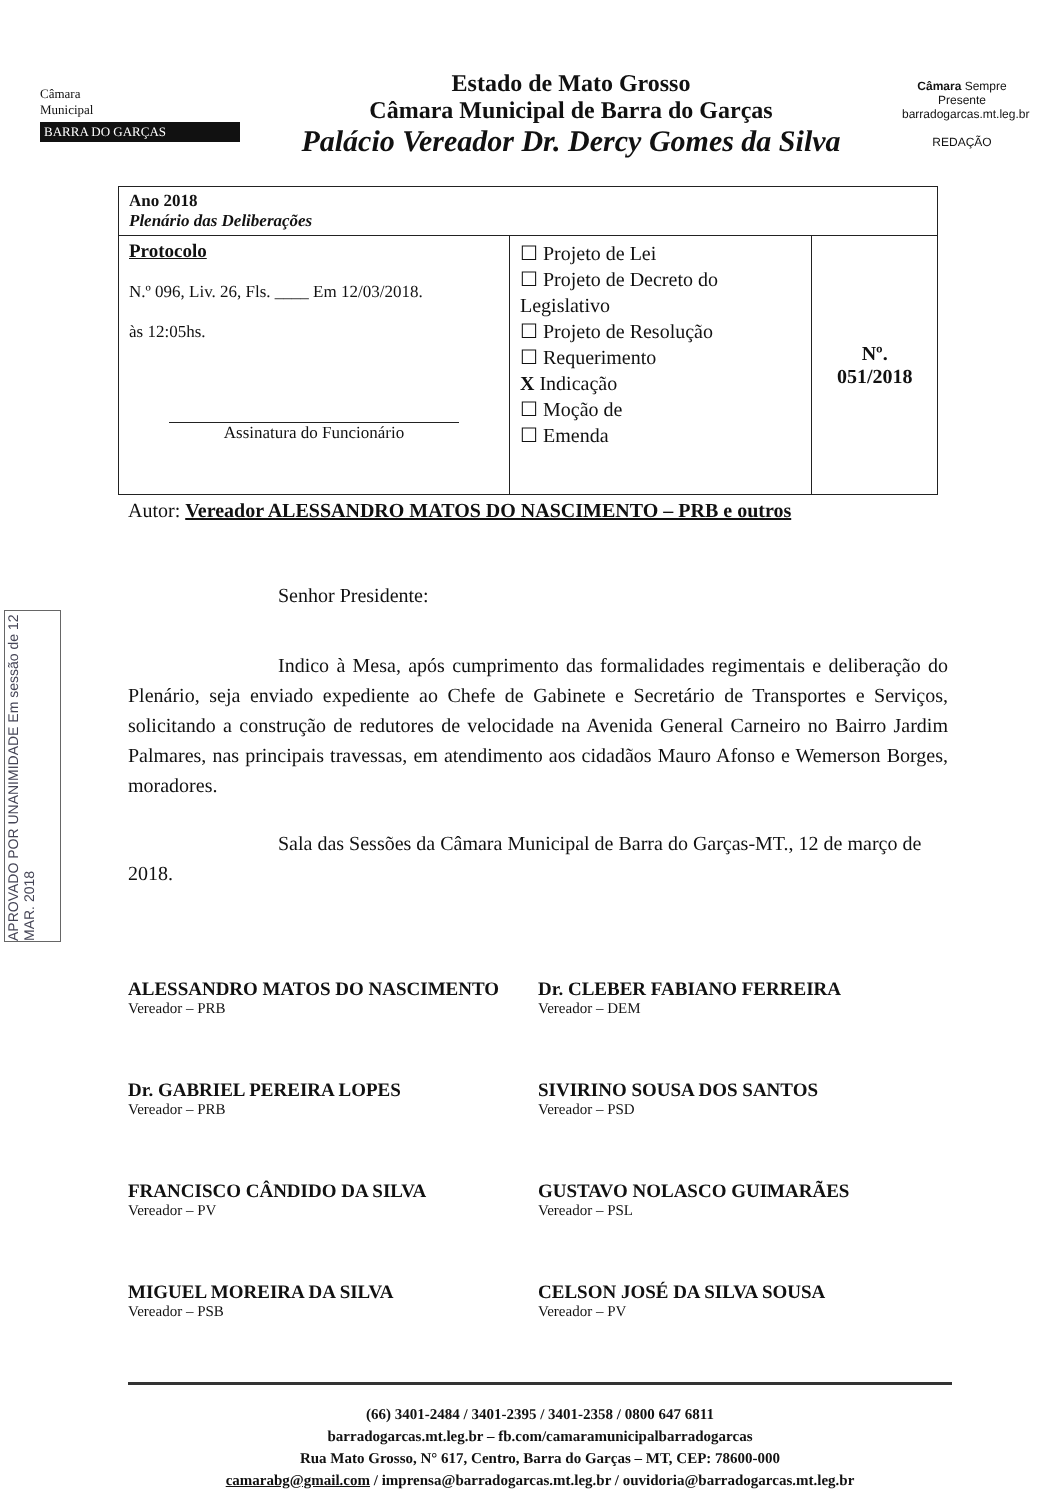Câmara
Municipal
BARRA DO GARÇAS
Estado de Mato Grosso
Câmara Municipal de Barra do Garças
Palácio Vereador Dr. Dercy Gomes da Silva
Câmara Sempre Presente
barradogarcas.mt.leg.br
REDAÇÃO
| Ano 2018 Plenário das Deliberações | | |
| Protocolo N.º 096, Liv. 26, Fls. ____ Em 12/03/2018. às 12:05hs. Assinatura do Funcionário | ☐ Projeto de Lei ☐ Projeto de Decreto do Legislativo ☐ Projeto de Resolução ☐ Requerimento X Indicação ☐ Moção de ☐ Emenda | Nº. 051/2018 |
Autor: Vereador ALESSANDRO MATOS DO NASCIMENTO – PRB e outros
Senhor Presidente:
Indico à Mesa, após cumprimento das formalidades regimentais e deliberação do Plenário, seja enviado expediente ao Chefe de Gabinete e Secretário de Transportes e Serviços, solicitando a construção de redutores de velocidade na Avenida General Carneiro no Bairro Jardim Palmares, nas principais travessas, em atendimento aos cidadãos Mauro Afonso e Wemerson Borges, moradores.
Sala das Sessões da Câmara Municipal de Barra do Garças-MT., 12 de março de 2018.
ALESSANDRO MATOS DO NASCIMENTO
Vereador – PRB
Dr. CLEBER FABIANO FERREIRA
Vereador – DEM
Dr. GABRIEL PEREIRA LOPES
Vereador – PRB
SIVIRINO SOUSA DOS SANTOS
Vereador – PSD
FRANCISCO CÂNDIDO DA SILVA
Vereador – PV
GUSTAVO NOLASCO GUIMARÃES
Vereador – PSL
MIGUEL MOREIRA DA SILVA
Vereador – PSB
CELSON JOSÉ DA SILVA SOUSA
Vereador – PV
APROVADO POR UNANIMIDADE Em sessão de 12 MAR. 2018
(66) 3401-2484 / 3401-2395 / 3401-2358 / 0800 647 6811
barradogarcas.mt.leg.br – fb.com/camaramunicipalbarradogarcas
Rua Mato Grosso, N° 617, Centro, Barra do Garças – MT, CEP: 78600-000
camarabg@gmail.com / imprensa@barradogarcas.mt.leg.br / ouvidoria@barradogarcas.mt.leg.br